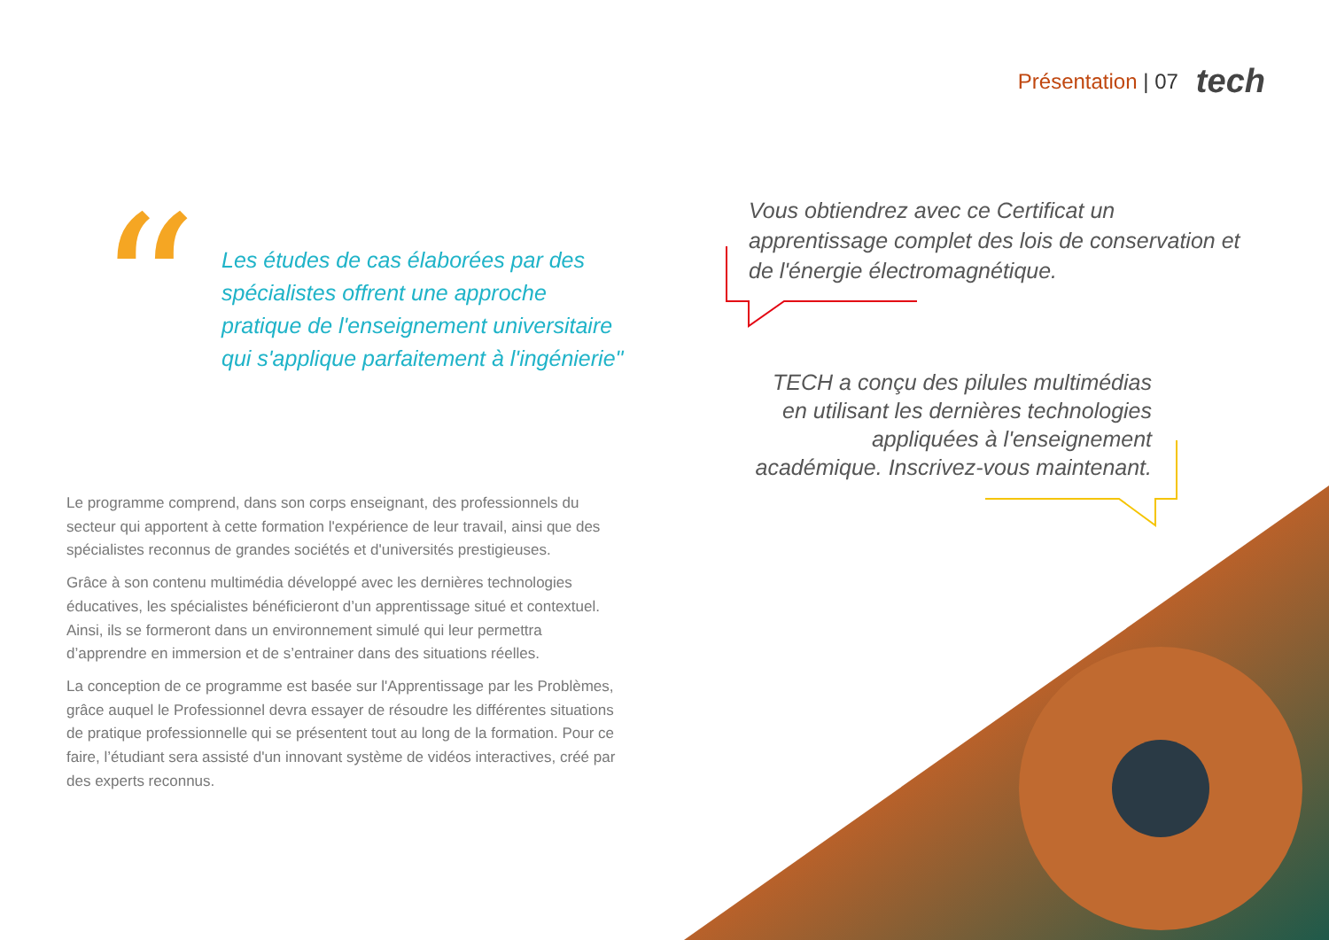Présentation | 07 tech
“
Les études de cas élaborées par des spécialistes offrent une approche pratique de l'enseignement universitaire qui s'applique parfaitement à l'ingénierie"
Vous obtiendrez avec ce Certificat un apprentissage complet des lois de conservation et de l'énergie électromagnétique.
TECH a conçu des pilules multimédias en utilisant les dernières technologies appliquées à l'enseignement académique. Inscrivez-vous maintenant.
Le programme comprend, dans son corps enseignant, des professionnels du secteur qui apportent à cette formation l'expérience de leur travail, ainsi que des spécialistes reconnus de grandes sociétés et d'universités prestigieuses.
Grâce à son contenu multimédia développé avec les dernières technologies éducatives, les spécialistes bénéficieront d’un apprentissage situé et contextuel. Ainsi, ils se formeront dans un environnement simulé qui leur permettra d’apprendre en immersion et de s’entrainer dans des situations réelles.
La conception de ce programme est basée sur l'Apprentissage par les Problèmes, grâce auquel le Professionnel devra essayer de résoudre les différentes situations de pratique professionnelle qui se présentent tout au long de la formation. Pour ce faire, l’étudiant sera assisté d'un innovant système de vidéos interactives, créé par des experts reconnus.